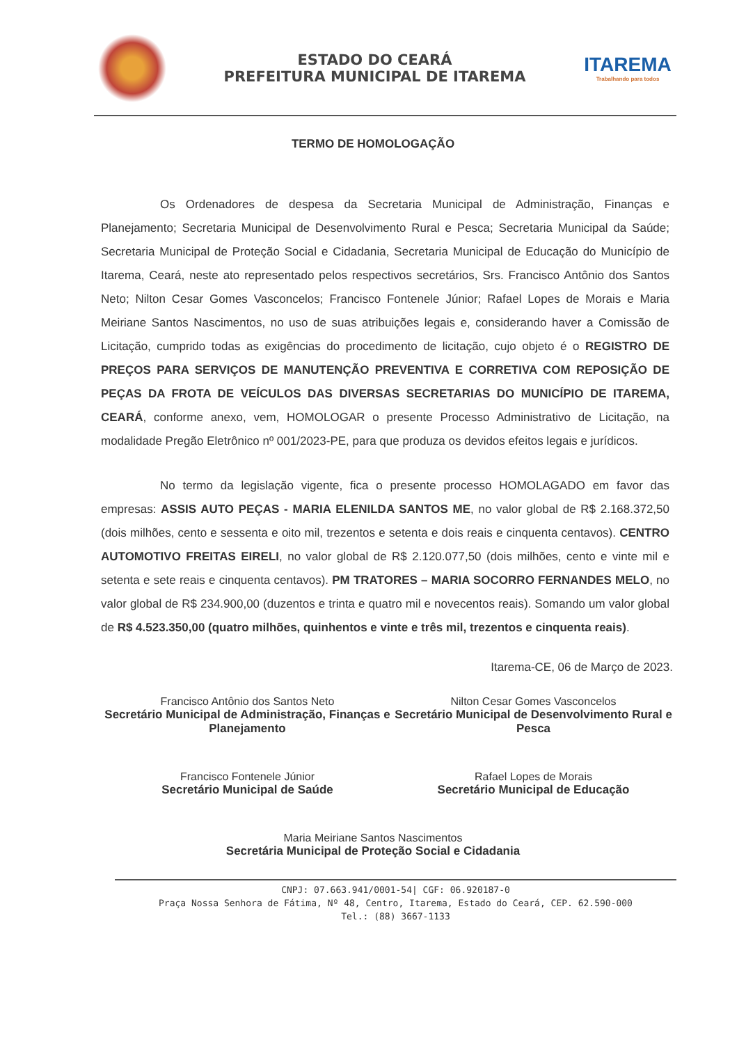ESTADO DO CEARÁ
PREFEITURA MUNICIPAL DE ITAREMA
ITAREMA
Trabalhando para todos
TERMO DE HOMOLOGAÇÃO
Os Ordenadores de despesa da Secretaria Municipal de Administração, Finanças e Planejamento; Secretaria Municipal de Desenvolvimento Rural e Pesca; Secretaria Municipal da Saúde; Secretaria Municipal de Proteção Social e Cidadania, Secretaria Municipal de Educação do Município de Itarema, Ceará, neste ato representado pelos respectivos secretários, Srs. Francisco Antônio dos Santos Neto; Nilton Cesar Gomes Vasconcelos; Francisco Fontenele Júnior; Rafael Lopes de Morais e Maria Meiriane Santos Nascimentos, no uso de suas atribuições legais e, considerando haver a Comissão de Licitação, cumprido todas as exigências do procedimento de licitação, cujo objeto é o REGISTRO DE PREÇOS PARA SERVIÇOS DE MANUTENÇÃO PREVENTIVA E CORRETIVA COM REPOSIÇÃO DE PEÇAS DA FROTA DE VEÍCULOS DAS DIVERSAS SECRETARIAS DO MUNICÍPIO DE ITAREMA, CEARÁ, conforme anexo, vem, HOMOLOGAR o presente Processo Administrativo de Licitação, na modalidade Pregão Eletrônico nº 001/2023-PE, para que produza os devidos efeitos legais e jurídicos.
No termo da legislação vigente, fica o presente processo HOMOLAGADO em favor das empresas: ASSIS AUTO PEÇAS - MARIA ELENILDA SANTOS ME, no valor global de R$ 2.168.372,50 (dois milhões, cento e sessenta e oito mil, trezentos e setenta e dois reais e cinquenta centavos). CENTRO AUTOMOTIVO FREITAS EIRELI, no valor global de R$ 2.120.077,50 (dois milhões, cento e vinte mil e setenta e sete reais e cinquenta centavos). PM TRATORES – MARIA SOCORRO FERNANDES MELO, no valor global de R$ 234.900,00 (duzentos e trinta e quatro mil e novecentos reais). Somando um valor global de R$ 4.523.350,00 (quatro milhões, quinhentos e vinte e três mil, trezentos e cinquenta reais).
Itarema-CE, 06 de Março de 2023.
Francisco Antônio dos Santos Neto
Secretário Municipal de Administração, Finanças e Planejamento
Nilton Cesar Gomes Vasconcelos
Secretário Municipal de Desenvolvimento Rural e Pesca
Francisco Fontenele Júnior
Secretário Municipal de Saúde
Rafael Lopes de Morais
Secretário Municipal de Educação
Maria Meiriane Santos Nascimentos
Secretária Municipal de Proteção Social e Cidadania
CNPJ: 07.663.941/0001-54| CGF: 06.920187-0
Praça Nossa Senhora de Fátima, Nº 48, Centro, Itarema, Estado do Ceará, CEP. 62.590-000
Tel.: (88) 3667-1133